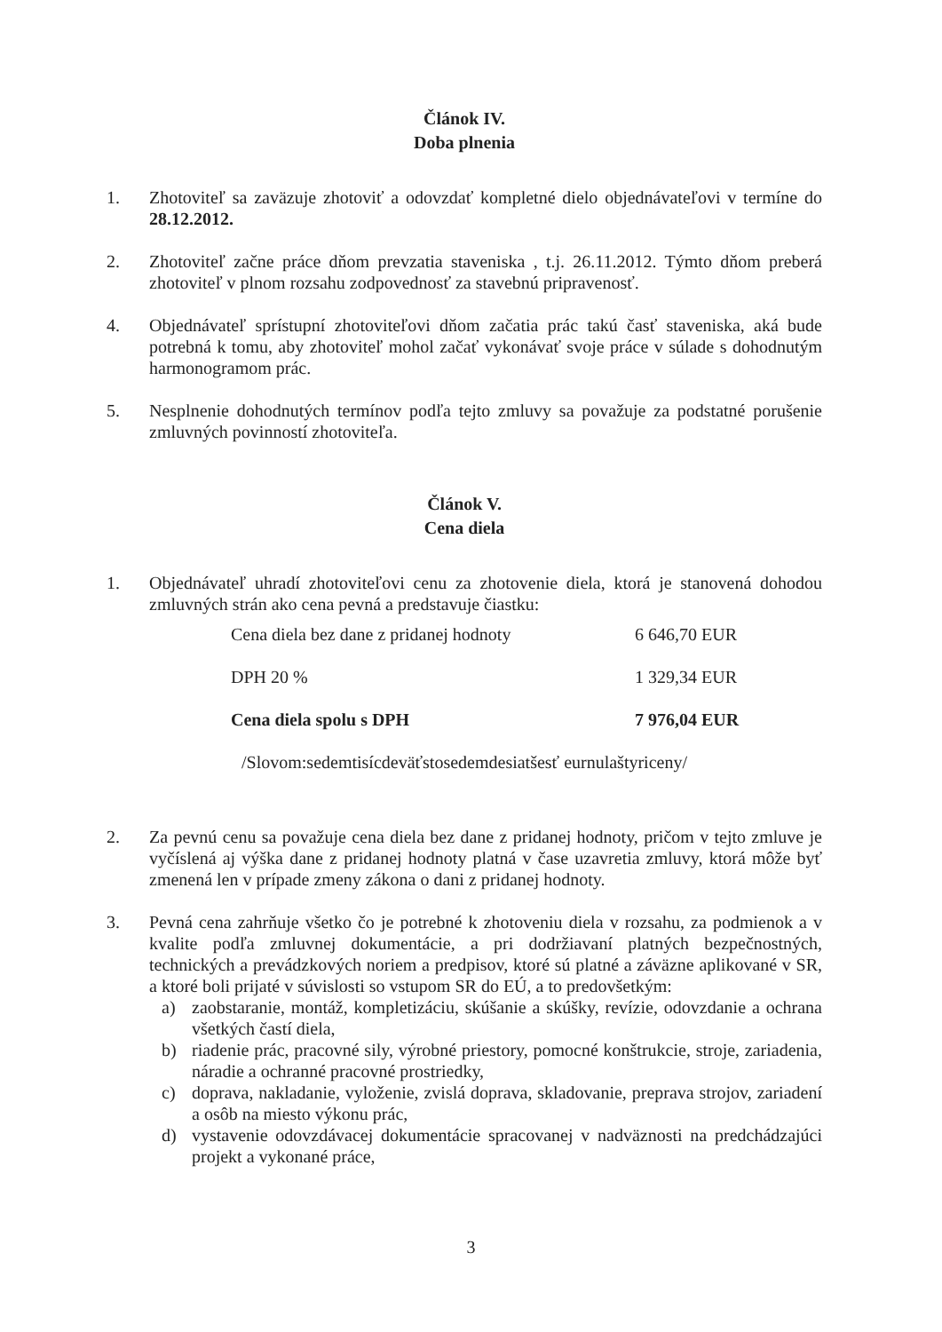Článok IV.
Doba plnenia
1. Zhotoviteľ sa zaväzuje zhotoviť a odovzdať kompletné dielo objednávateľovi v termíne do 28.12.2012.
2. Zhotoviteľ začne práce dňom prevzatia staveniska , t.j. 26.11.2012. Týmto dňom preberá zhotoviteľ v plnom rozsahu zodpovednosť za stavebnú pripravenosť.
4. Objednávateľ sprístupní zhotoviteľovi dňom začatia prác takú časť staveniska, aká bude potrebná k tomu, aby zhotoviteľ mohol začať vykonávať svoje práce v súlade s dohodnutým harmonogramom prác.
5. Nesplnenie dohodnutých termínov podľa tejto zmluvy sa považuje za podstatné porušenie zmluvných povinností zhotoviteľa.
Článok V.
Cena diela
1. Objednávateľ uhradí zhotoviteľovi cenu za zhotovenie diela, ktorá je stanovená dohodou zmluvných strán ako cena pevná a predstavuje čiastku:
| Cena diela bez dane z pridanej hodnoty | 6 646,70 EUR |
| DPH 20 % | 1 329,34 EUR |
| Cena diela spolu s DPH | 7 976,04 EUR |
/Slovom:sedemtisícdeväťstosedemdesiatšesť eurnulaštyriceny/
2. Za pevnú cenu sa považuje cena diela bez dane z pridanej hodnoty, pričom v tejto zmluve je vyčíslená aj výška dane z pridanej hodnoty platná v čase uzavretia zmluvy, ktorá môže byť zmenená len v prípade zmeny zákona o dani z pridanej hodnoty.
3. Pevná cena zahrňuje všetko čo je potrebné k zhotoveniu diela v rozsahu, za podmienok a v kvalite podľa zmluvnej dokumentácie, a pri dodržiavaní platných bezpečnostných, technických a prevádzkových noriem a predpisov, ktoré sú platné a záväzne aplikované v SR, a ktoré boli prijaté v súvislosti so vstupom SR do EÚ, a to predovšetkým:
a) zaobstaranie, montáž, kompletizáciu, skúšanie a skúšky, revízie, odovzdanie a ochrana všetkých častí diela,
b) riadenie prác, pracovné sily, výrobné priestory, pomocné konštrukcie, stroje, zariadenia, náradie a ochranné pracovné prostriedky,
c) doprava, nakladanie, vyloženie, zvislá doprava, skladovanie, preprava strojov, zariadení a osôb na miesto výkonu prác,
d) vystavenie odovzdávacej dokumentácie spracovanej v nadväznosti na predchádzajúci projekt a vykonané práce,
3